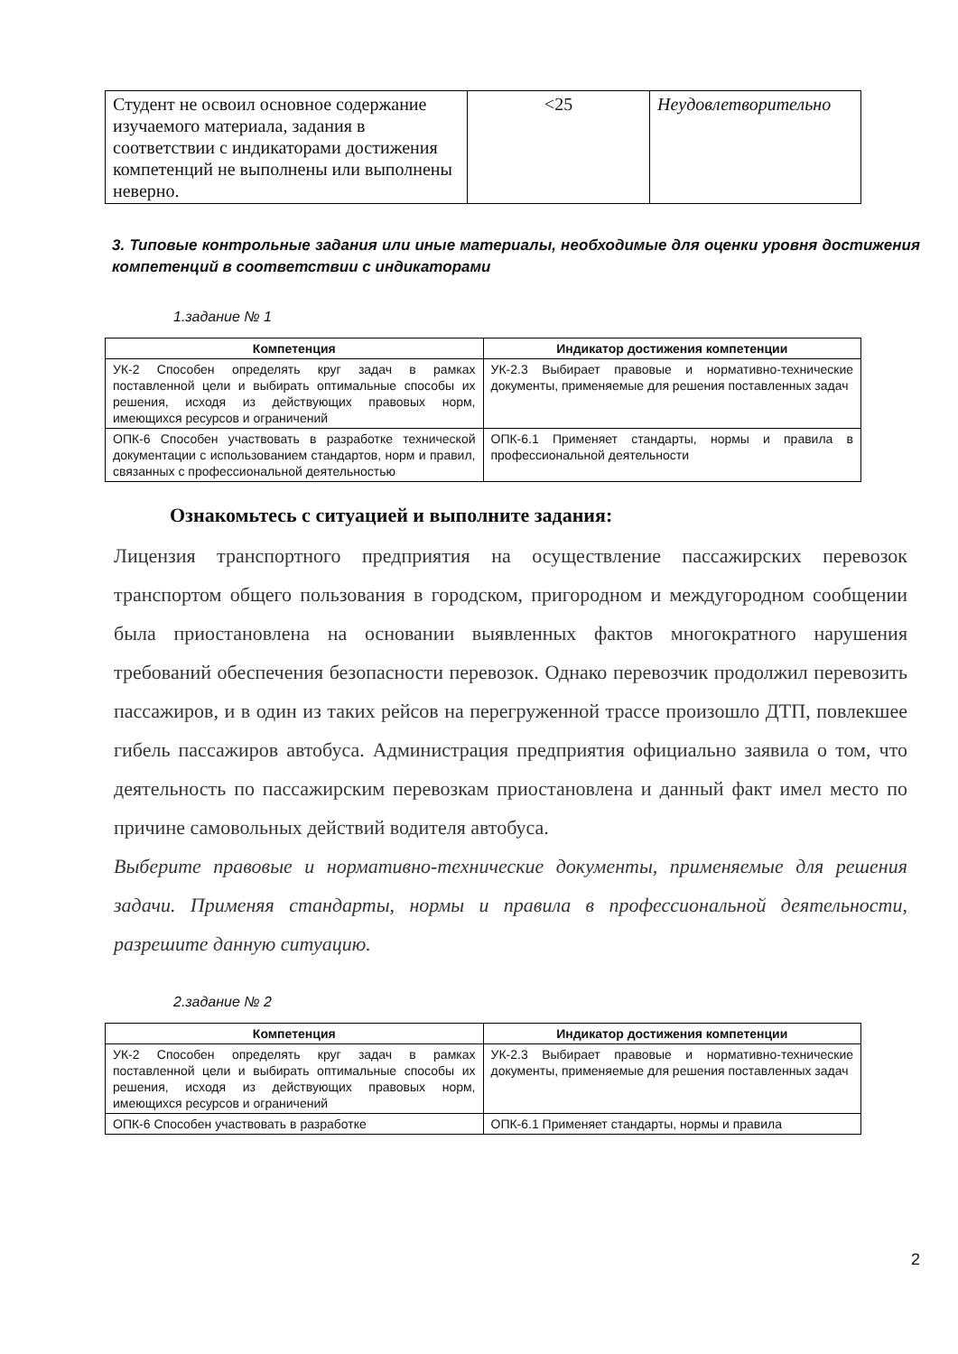| Студент не освоил основное содержание изучаемого материала, задания в соответствии с индикаторами достижения компетенций не выполнены или выполнены неверно. | <25 | Неудовлетворительно |
3. Типовые контрольные задания или иные материалы, необходимые для оценки уровня достижения компетенций в соответствии с индикаторами
1.задание № 1
| Компетенция | Индикатор достижения компетенции |
| --- | --- |
| УК-2 Способен определять круг задач в рамках поставленной цели и выбирать оптимальные способы их решения, исходя из действующих правовых норм, имеющихся ресурсов и ограничений | УК-2.3 Выбирает правовые и нормативно-технические документы, применяемые для решения поставленных задач |
| ОПК-6 Способен участвовать в разработке технической документации с использованием стандартов, норм и правил, связанных с профессиональной деятельностью | ОПК-6.1 Применяет стандарты, нормы и правила в профессиональной деятельности |
Ознакомьтесь с ситуацией и выполните задания:
Лицензия транспортного предприятия на осуществление пассажирских перевозок транспортом общего пользования в городском, пригородном и междугородном сообщении была приостановлена на основании выявленных фактов многократного нарушения требований обеспечения безопасности перевозок. Однако перевозчик продолжил перевозить пассажиров, и в один из таких рейсов на перегруженной трассе произошло ДТП, повлекшее гибель пассажиров автобуса. Администрация предприятия официально заявила о том, что деятельность по пассажирским перевозкам приостановлена и данный факт имел место по причине самовольных действий водителя автобуса.
Выберите правовые и нормативно-технические документы, применяемые для решения задачи. Применяя стандарты, нормы и правила в профессиональной деятельности, разрешите данную ситуацию.
2.задание № 2
| Компетенция | Индикатор достижения компетенции |
| --- | --- |
| УК-2 Способен определять круг задач в рамках поставленной цели и выбирать оптимальные способы их решения, исходя из действующих правовых норм, имеющихся ресурсов и ограничений | УК-2.3 Выбирает правовые и нормативно-технические документы, применяемые для решения поставленных задач |
| ОПК-6 Способен участвовать в разработке | ОПК-6.1 Применяет стандарты, нормы и правила |
2